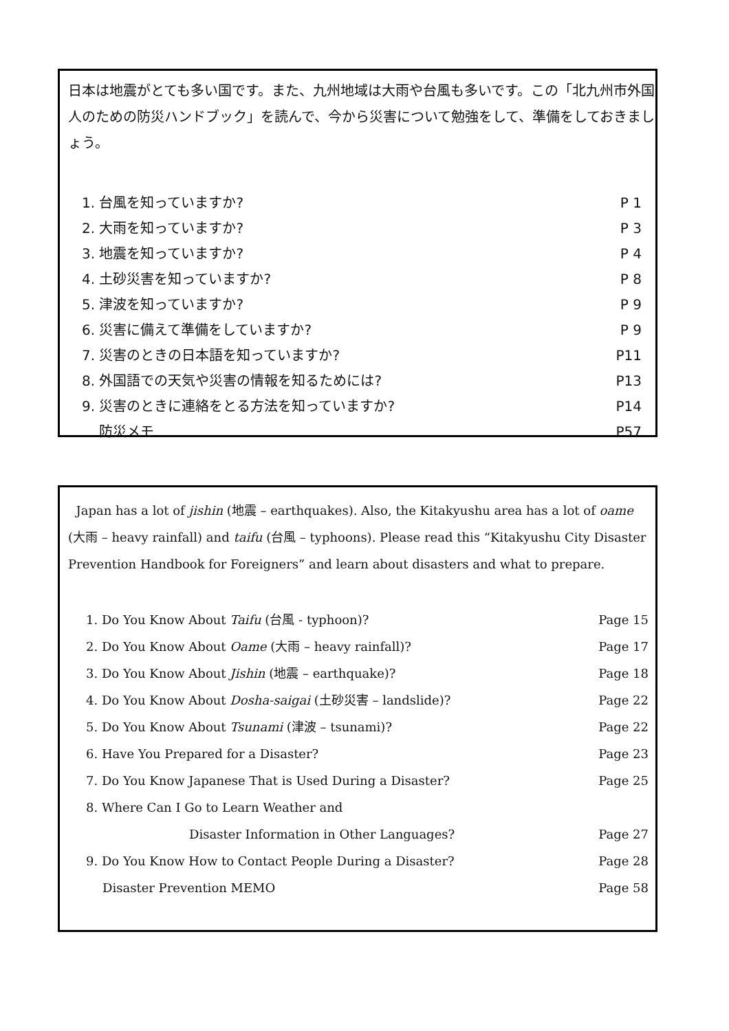日本は地震がとても多い国です。また、九州地域は大雨や台風も多いです。この「北九州市外国人のための防災ハンドブック」を読んで、今から災害について勉強をして、準備をしておきましょう。
1. 台風を知っていますか? P 1
2. 大雨を知っていますか? P 3
3. 地震を知っていますか? P 4
4. 土砂災害を知っていますか? P 8
5. 津波を知っていますか? P 9
6. 災害に備えて準備をしていますか? P 9
7. 災害のときの日本語を知っていますか? P11
8. 外国語での天気や災害の情報を知るためには? P13
9. 災害のときに連絡をとる方法を知っていますか? P14
防災メモ P57
Japan has a lot of jishin (地震 – earthquakes). Also, the Kitakyushu area has a lot of oame (大雨 – heavy rainfall) and taifu (台風 – typhoons). Please read this “Kitakyushu City Disaster Prevention Handbook for Foreigners” and learn about disasters and what to prepare.
1. Do You Know About Taifu (台風 - typhoon)? Page 15
2. Do You Know About Oame (大雨 – heavy rainfall)? Page 17
3. Do You Know About Jishin (地震 – earthquake)? Page 18
4. Do You Know About Dosha-saigai (土砂災害 – landslide)? Page 22
5. Do You Know About Tsunami (津波 – tsunami)? Page 22
6. Have You Prepared for a Disaster? Page 23
7. Do You Know Japanese That is Used During a Disaster? Page 25
8. Where Can I Go to Learn Weather and
Disaster Information in Other Languages? Page 27
9. Do You Know How to Contact People During a Disaster? Page 28
Disaster Prevention MEMO Page 58